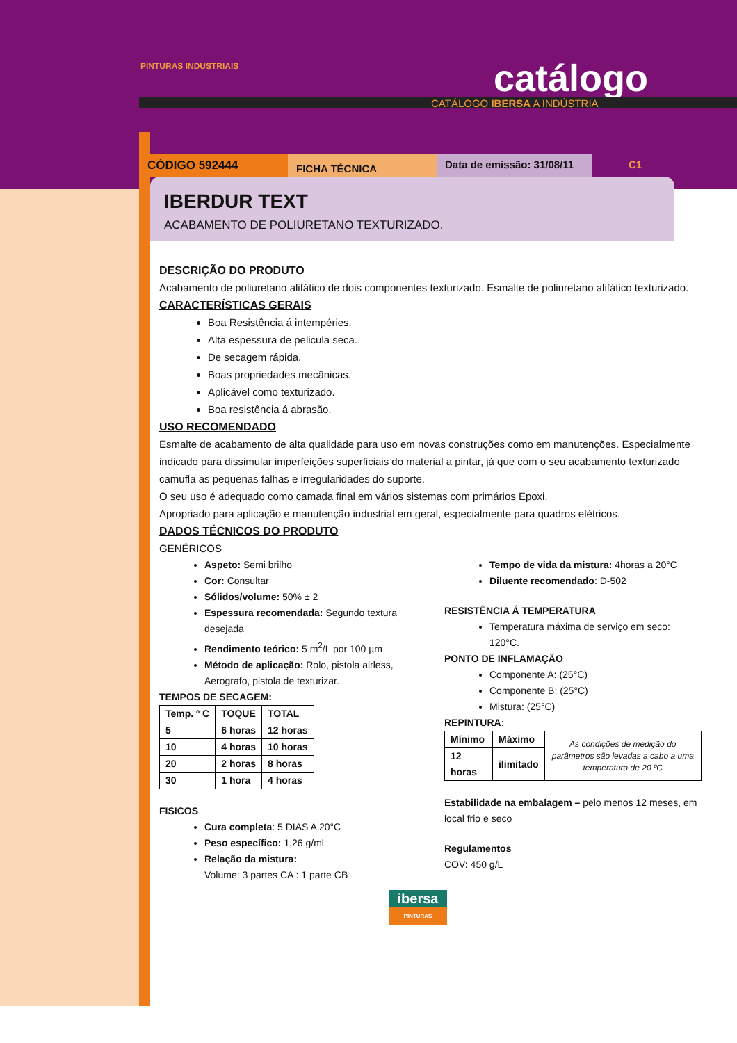PINTURAS INDUSTRIAIS catálogo
CATÁLOGO IBERSA A INDÚSTRIA
CÓDIGO 592444
FICHA TÉCNICA
Data de emissão: 31/08/11
C1
IBERDUR TEXT
ACABAMENTO DE POLIURETANO TEXTURIZADO.
DESCRIÇÃO DO PRODUTO
Acabamento de poliuretano alifático de dois componentes texturizado. Esmalte de poliuretano alifático texturizado.
CARACTERÍSTICAS GERAIS
Boa Resistência á intempéries.
Alta espessura de pelicula seca.
De secagem rápida.
Boas propriedades mecânicas.
Aplicável como texturizado.
Boa resistência á abrasão.
USO RECOMENDADO
Esmalte de acabamento de alta qualidade para uso em novas construções como em manutenções. Especialmente indicado para dissimular imperfeições superficiais do material a pintar, já que com o seu acabamento texturizado camufla as pequenas falhas e irregularidades do suporte.
O seu uso é adequado como camada final em vários sistemas com primários Epoxi.
Apropriado para aplicação e manutenção industrial em geral, especialmente para quadros elétricos.
DADOS TÉCNICOS DO PRODUTO
GENÉRICOS
Aspeto: Semi brilho
Cor: Consultar
Sólidos/volume: 50% ± 2
Espessura recomendada: Segundo textura desejada
Rendimento teórico: 5 m<sup>2</sup>/L por 100 µm
Método de aplicação: Rolo, pistola airless, Aerografo, pistola de texturizar.
TEMPOS DE SECAGEM:
| Temp. º C | TOQUE | TOTAL |
| --- | --- | --- |
| 5 | 6 horas | 12 horas |
| 10 | 4 horas | 10 horas |
| 20 | 2 horas | 8 horas |
| 30 | 1 hora | 4 horas |
FISICOS
Cura completa: 5 DIAS A 20°C
Peso específico: 1,26 g/ml
Relação da mistura:
Volume: 3 partes CA : 1 parte CB
Tempo de vida da mistura: 4horas a 20°C
Diluente recomendado: D-502
RESISTÊNCIA Á TEMPERATURA
Temperatura máxima de serviço em seco: 120°C.
PONTO DE INFLAMAÇÃO
Componente A: (25°C)
Componente B: (25°C)
Mistura: (25°C)
REPINTURA:
| Mínimo | Máximo | As condições de medição do parâmetros são levadas a cabo a uma temperatura de 20 ºC |
| 12 horas | ilimitado | |
Estabilidade na embalagem – pelo menos 12 meses, em local frio e seco
Regulamentos
COV: 450 g/L
ibersa
PINTURAS